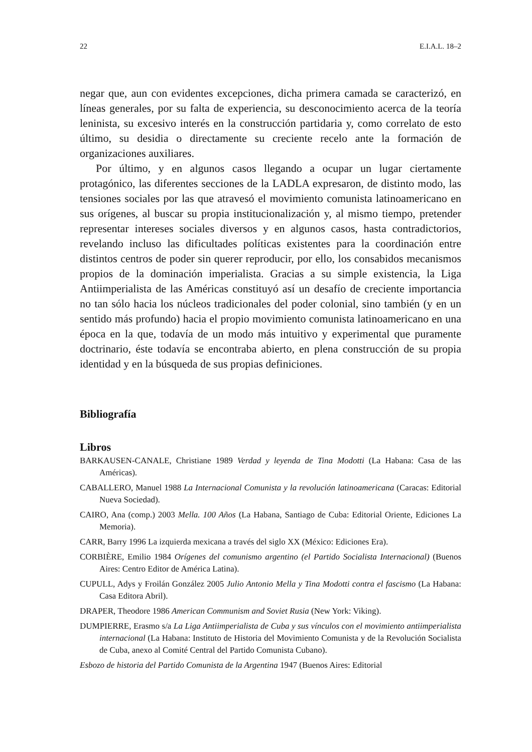22 E.I.A.L. 18–2
negar que, aun con evidentes excepciones, dicha primera camada se caracterizó, en líneas generales, por su falta de experiencia, su desconocimiento acerca de la teoría leninista, su excesivo interés en la construcción partidaria y, como correlato de esto último, su desidia o directamente su creciente recelo ante la formación de organizaciones auxiliares.
Por último, y en algunos casos llegando a ocupar un lugar ciertamente protagónico, las diferentes secciones de la LADLA expresaron, de distinto modo, las tensiones sociales por las que atravesó el movimiento comunista latinoamericano en sus orígenes, al buscar su propia institucionalización y, al mismo tiempo, pretender representar intereses sociales diversos y en algunos casos, hasta contradictorios, revelando incluso las dificultades políticas existentes para la coordinación entre distintos centros de poder sin querer reproducir, por ello, los consabidos mecanismos propios de la dominación imperialista. Gracias a su simple existencia, la Liga Antiimperialista de las Américas constituyó así un desafío de creciente importancia no tan sólo hacia los núcleos tradicionales del poder colonial, sino también (y en un sentido más profundo) hacia el propio movimiento comunista latinoamericano en una época en la que, todavía de un modo más intuitivo y experimental que puramente doctrinario, éste todavía se encontraba abierto, en plena construcción de su propia identidad y en la búsqueda de sus propias definiciones.
Bibliografía
Libros
BARKAUSEN-CANALE, Christiane 1989 Verdad y leyenda de Tina Modotti (La Habana: Casa de las Américas).
CABALLERO, Manuel 1988 La Internacional Comunista y la revolución latinoamericana (Caracas: Editorial Nueva Sociedad).
CAIRO, Ana (comp.) 2003 Mella. 100 Años (La Habana, Santiago de Cuba: Editorial Oriente, Ediciones La Memoria).
CARR, Barry 1996 La izquierda mexicana a través del siglo XX (México: Ediciones Era).
CORBIÈRE, Emilio 1984 Orígenes del comunismo argentino (el Partido Socialista Internacional) (Buenos Aires: Centro Editor de América Latina).
CUPULL, Adys y Froilán González 2005 Julio Antonio Mella y Tina Modotti contra el fascismo (La Habana: Casa Editora Abril).
DRAPER, Theodore 1986 American Communism and Soviet Rusia (New York: Viking).
DUMPIERRE, Erasmo s/a La Liga Antiimperialista de Cuba y sus vínculos con el movimiento antiimperialista internacional (La Habana: Instituto de Historia del Movimiento Comunista y de la Revolución Socialista de Cuba, anexo al Comité Central del Partido Comunista Cubano).
Esbozo de historia del Partido Comunista de la Argentina 1947 (Buenos Aires: Editorial